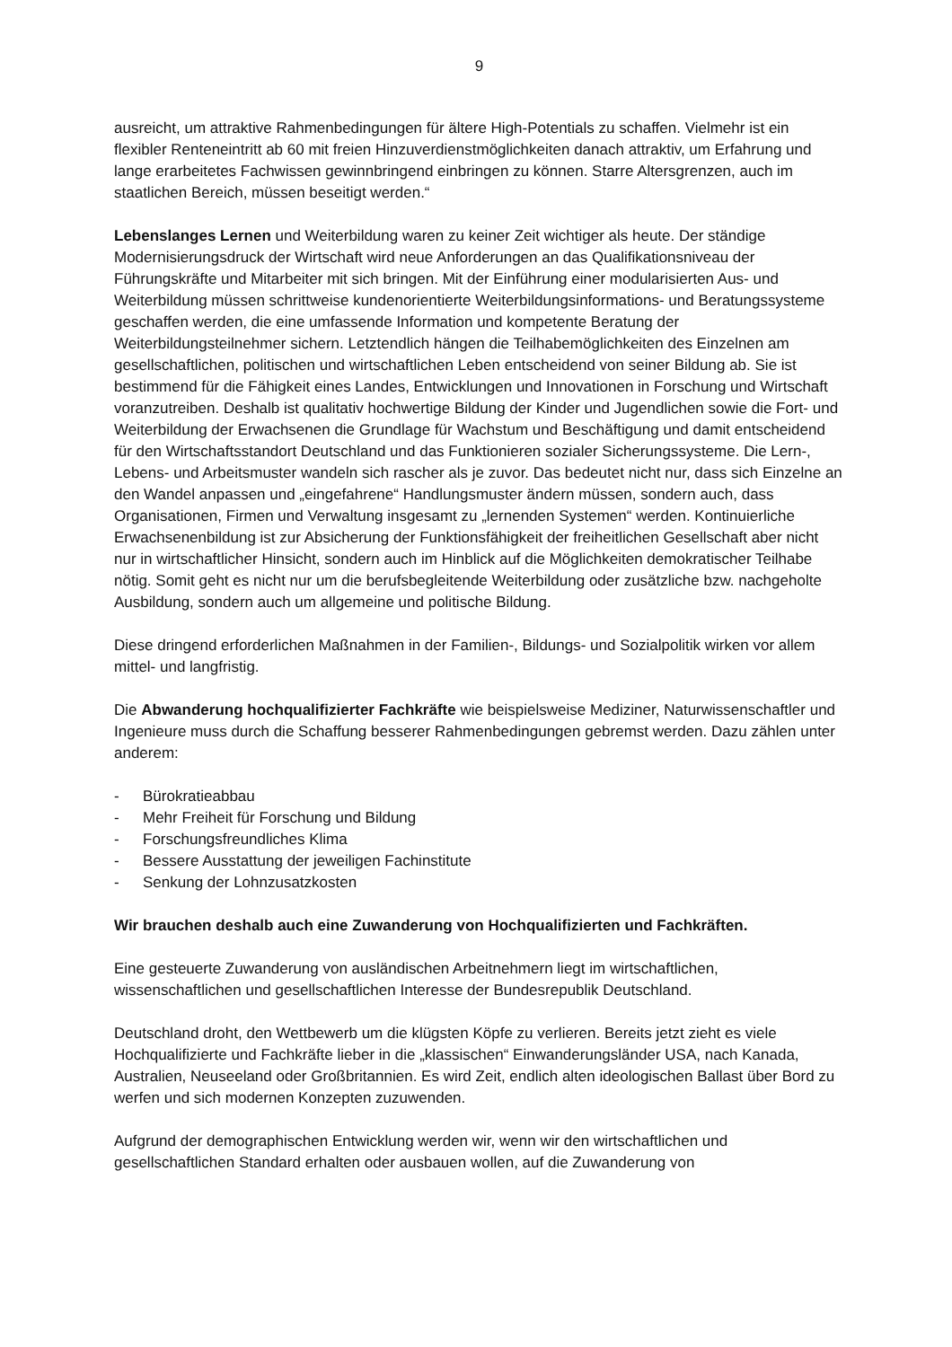9
ausreicht, um attraktive Rahmenbedingungen für ältere High-Potentials zu schaffen. Vielmehr ist ein flexibler Renteneintritt ab 60 mit freien Hinzuverdienstmöglichkeiten danach attraktiv, um Erfahrung und lange erarbeitetes Fachwissen gewinnbringend einbringen zu können. Starre Altersgrenzen, auch im staatlichen Bereich, müssen beseitigt werden.“
Lebenslanges Lernen und Weiterbildung waren zu keiner Zeit wichtiger als heute. Der ständige Modernisierungsdruck der Wirtschaft wird neue Anforderungen an das Qualifikationsniveau der Führungskräfte und Mitarbeiter mit sich bringen. Mit der Einführung einer modularisierten Aus- und Weiterbildung müssen schrittweise kundenorientierte Weiterbildungsinformations- und Beratungssysteme geschaffen werden, die eine umfassende Information und kompetente Beratung der Weiterbildungsteilnehmer sichern. Letztendlich hängen die Teilhabemöglichkeiten des Einzelnen am gesellschaftlichen, politischen und wirtschaftlichen Leben entscheidend von seiner Bildung ab. Sie ist bestimmend für die Fähigkeit eines Landes, Entwicklungen und Innovationen in Forschung und Wirtschaft voranzutreiben. Deshalb ist qualitativ hochwertige Bildung der Kinder und Jugendlichen sowie die Fort- und Weiterbildung der Erwachsenen die Grundlage für Wachstum und Beschäftigung und damit entscheidend für den Wirtschaftsstandort Deutschland und das Funktionieren sozialer Sicherungssysteme. Die Lern-, Lebens- und Arbeitsmuster wandeln sich rascher als je zuvor. Das bedeutet nicht nur, dass sich Einzelne an den Wandel anpassen und „eingefahrene“ Handlungsmuster ändern müssen, sondern auch, dass Organisationen, Firmen und Verwaltung insgesamt zu „lernenden Systemen“ werden. Kontinuierliche Erwachsenenbildung ist zur Absicherung der Funktionsfähigkeit der freiheitlichen Gesellschaft aber nicht nur in wirtschaftlicher Hinsicht, sondern auch im Hinblick auf die Möglichkeiten demokratischer Teilhabe nötig. Somit geht es nicht nur um die berufsbegleitende Weiterbildung oder zusätzliche bzw. nachgeholte Ausbildung, sondern auch um allgemeine und politische Bildung.
Diese dringend erforderlichen Maßnahmen in der Familien-, Bildungs- und Sozialpolitik wirken vor allem mittel- und langfristig.
Die Abwanderung hochqualifizierter Fachkräfte wie beispielsweise Mediziner, Naturwissenschaftler und Ingenieure muss durch die Schaffung besserer Rahmenbedingungen gebremst werden. Dazu zählen unter anderem:
- Bürokratieabbau
- Mehr Freiheit für Forschung und Bildung
- Forschungsfreundliches Klima
- Bessere Ausstattung der jeweiligen Fachinstitute
- Senkung der Lohnzusatzkosten
Wir brauchen deshalb auch eine Zuwanderung von Hochqualifizierten und Fachkräften.
Eine gesteuerte Zuwanderung von ausländischen Arbeitnehmern liegt im wirtschaftlichen, wissenschaftlichen und gesellschaftlichen Interesse der Bundesrepublik Deutschland.
Deutschland droht, den Wettbewerb um die klügsten Köpfe zu verlieren. Bereits jetzt zieht es viele Hochqualifizierte und Fachkräfte lieber in die „klassischen“ Einwanderungsländer USA, nach Kanada, Australien, Neuseeland oder Großbritannien. Es wird Zeit, endlich alten ideologischen Ballast über Bord zu werfen und sich modernen Konzepten zuzuwenden.
Aufgrund der demographischen Entwicklung werden wir, wenn wir den wirtschaftlichen und gesellschaftlichen Standard erhalten oder ausbauen wollen, auf die Zuwanderung von